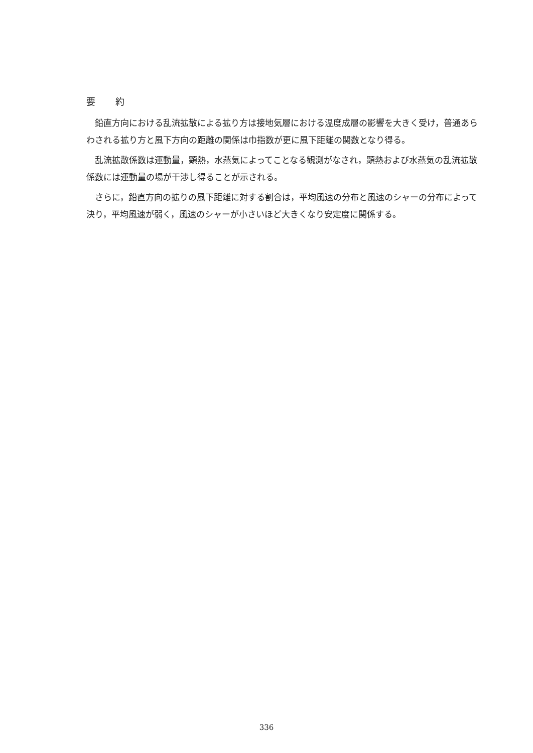要約
鉛直方向における乱流拡散による拡り方は接地気層における温度成層の影響を大きく受け，普通あらわされる拡り方と風下方向の距離の関係は巾指数が更に風下距離の関数となり得る。
乱流拡散係数は運動量，顕熱，水蒸気によってことなる観測がなされ，顕熱および水蒸気の乱流拡散係数には運動量の場が干渉し得ることが示される。
さらに，鉛直方向の拡りの風下距離に対する割合は，平均風速の分布と風速のシャーの分布によって決り，平均風速が弱く，風速のシャーが小さいほど大きくなり安定度に関係する。
336